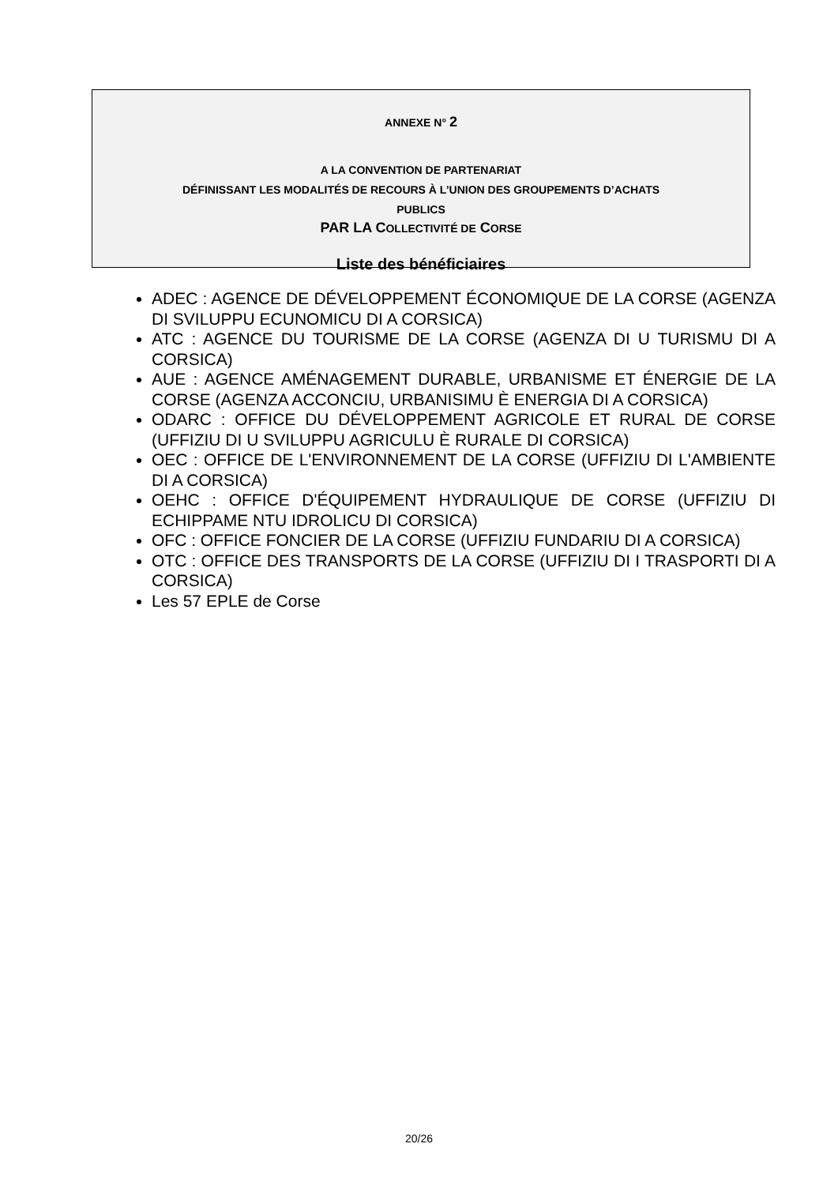ANNEXE N° 2
A LA CONVENTION DE PARTENARIAT
DÉFINISSANT LES MODALITÉS DE RECOURS À L’UNION DES GROUPEMENTS D’ACHATS
PUBLICS
PAR LA COLLECTIVITÉ DE CORSE
Liste des bénéficiaires
ADEC : AGENCE DE DÉVELOPPEMENT ÉCONOMIQUE DE LA CORSE (AGENZA DI SVILUPPU ECUNOMICU DI A CORSICA)
ATC : AGENCE DU TOURISME DE LA CORSE (AGENZA DI U TURISMU DI A CORSICA)
AUE : AGENCE AMÉNAGEMENT DURABLE, URBANISME ET ÉNERGIE DE LA CORSE (AGENZA ACCONCIU, URBANISIMU È ENERGIA DI A CORSICA)
ODARC : OFFICE DU DÉVELOPPEMENT AGRICOLE ET RURAL DE CORSE (UFFIZIU DI U SVILUPPU AGRICULU È RURALE DI CORSICA)
OEC : OFFICE DE L'ENVIRONNEMENT DE LA CORSE (UFFIZIU DI L'AMBIENTE DI A CORSICA)
OEHC : OFFICE D'ÉQUIPEMENT HYDRAULIQUE DE CORSE (UFFIZIU DI ECHIPPAME NTU IDROLICU DI CORSICA)
OFC : OFFICE FONCIER DE LA CORSE (UFFIZIU FUNDARIU DI A CORSICA)
OTC : OFFICE DES TRANSPORTS DE LA CORSE (UFFIZIU DI I TRASPORTI DI A CORSICA)
Les 57 EPLE de Corse
20/26